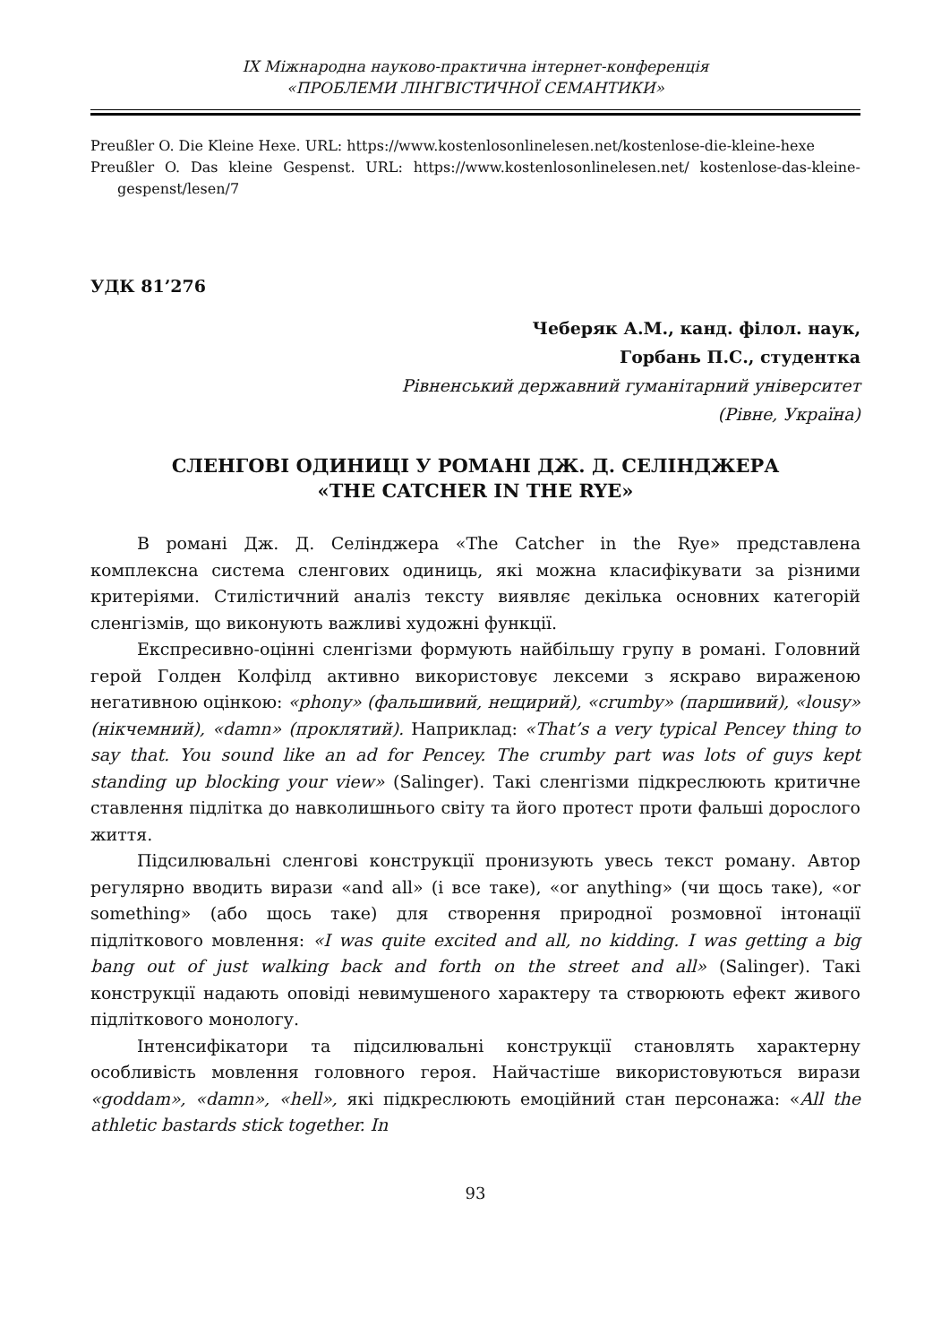ІХ Міжнародна науково-практична інтернет-конференція
«ПРОБЛЕМИ ЛІНГВІСТИЧНОЇ СЕМАНТИКИ»
Preußler O. Die Kleine Hexe. URL: https://www.kostenlosonlinelesen.net/kostenlose-die-kleine-hexe
Preußler O. Das kleine Gespenst. URL: https://www.kostenlosonlinelesen.net/ kostenlose-das-kleine-gespenst/lesen/7
УДК 81’276
Чеберяк А.М., канд. філол. наук,
Горбань П.С., студентка
Рівненський державний гуманітарний університет
(Рівне, Україна)
СЛЕНГОВІ ОДИНИЦІ У РОМАНІ ДЖ. Д. СЕЛІНДЖЕРА
«THE CATCHER IN THE RYE»
В романі Дж. Д. Селінджера «The Catcher in the Rye» представлена комплексна система сленгових одиниць, які можна класифікувати за різними критеріями. Стилістичний аналіз тексту виявляє декілька основних категорій сленгізмів, що виконують важливі художні функції.
Експресивно-оцінні сленгізми формують найбільшу групу в романі. Головний герой Голден Колфілд активно використовує лексеми з яскраво вираженою негативною оцінкою: «phony» (фальшивий, нещирий), «crumby» (паршивий), «lousy» (нікчемний), «damn» (проклятий). Наприклад: «That’s a very typical Pencey thing to say that. You sound like an ad for Pencey. The crumby part was lots of guys kept standing up blocking your view» (Salinger). Такі сленгізми підкреслюють критичне ставлення підлітка до навколишнього світу та його протест проти фальші дорослого життя.
Підсилювальні сленгові конструкції пронизують увесь текст роману. Автор регулярно вводить вирази «and all» (і все таке), «or anything» (чи щось таке), «or something» (або щось таке) для створення природної розмовної інтонації підліткового мовлення: «I was quite excited and all, no kidding. I was getting a big bang out of just walking back and forth on the street and all» (Salinger). Такі конструкції надають оповіді невимушеного характеру та створюють ефект живого підліткового монологу.
Інтенсифікатори та підсилювальні конструкції становлять характерну особливість мовлення головного героя. Найчастіше використовуються вирази «goddam», «damn», «hell», які підкреслюють емоційний стан персонажа: «All the athletic bastards stick together. In
93